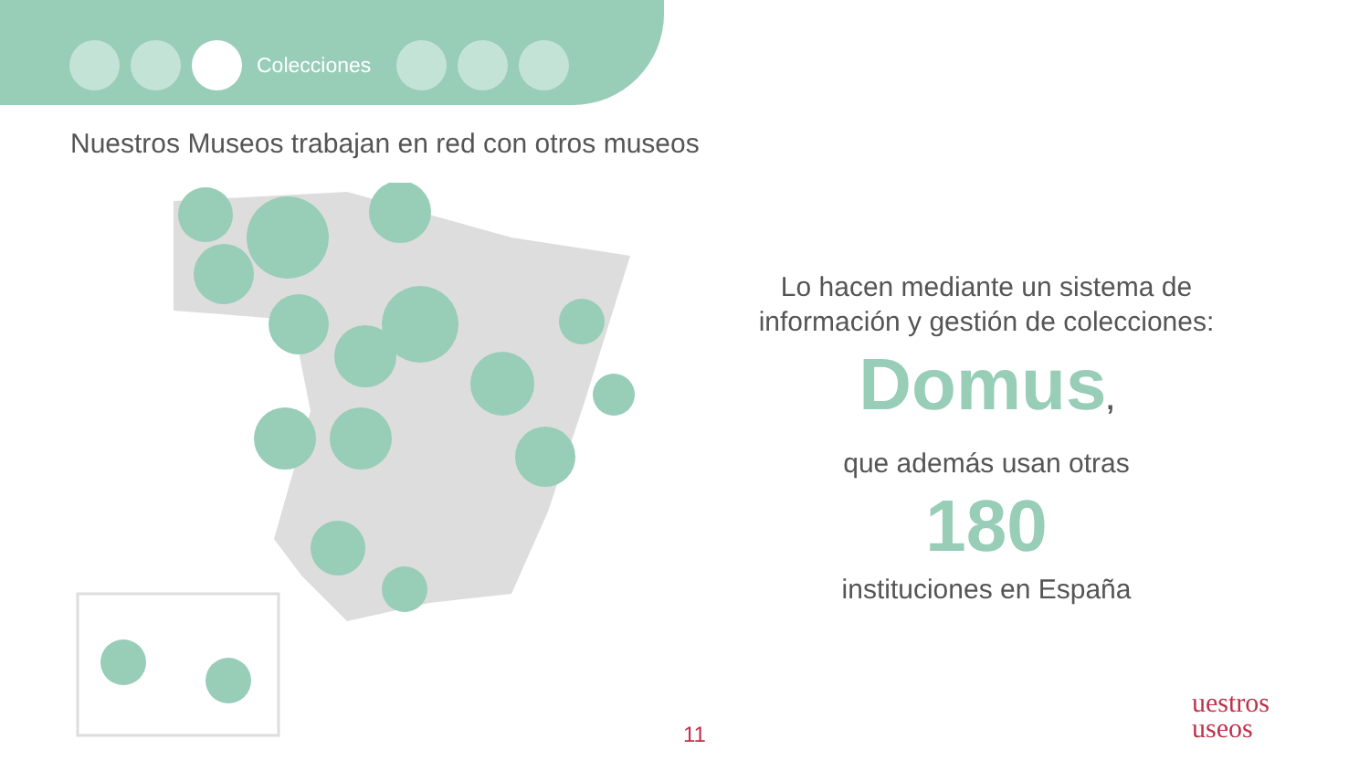Colecciones
Nuestros Museos trabajan en red con otros museos
Lo hacen mediante un sistema de información y gestión de colecciones:
Domus,
que además usan otras
180
instituciones en España
11
uestros
useos